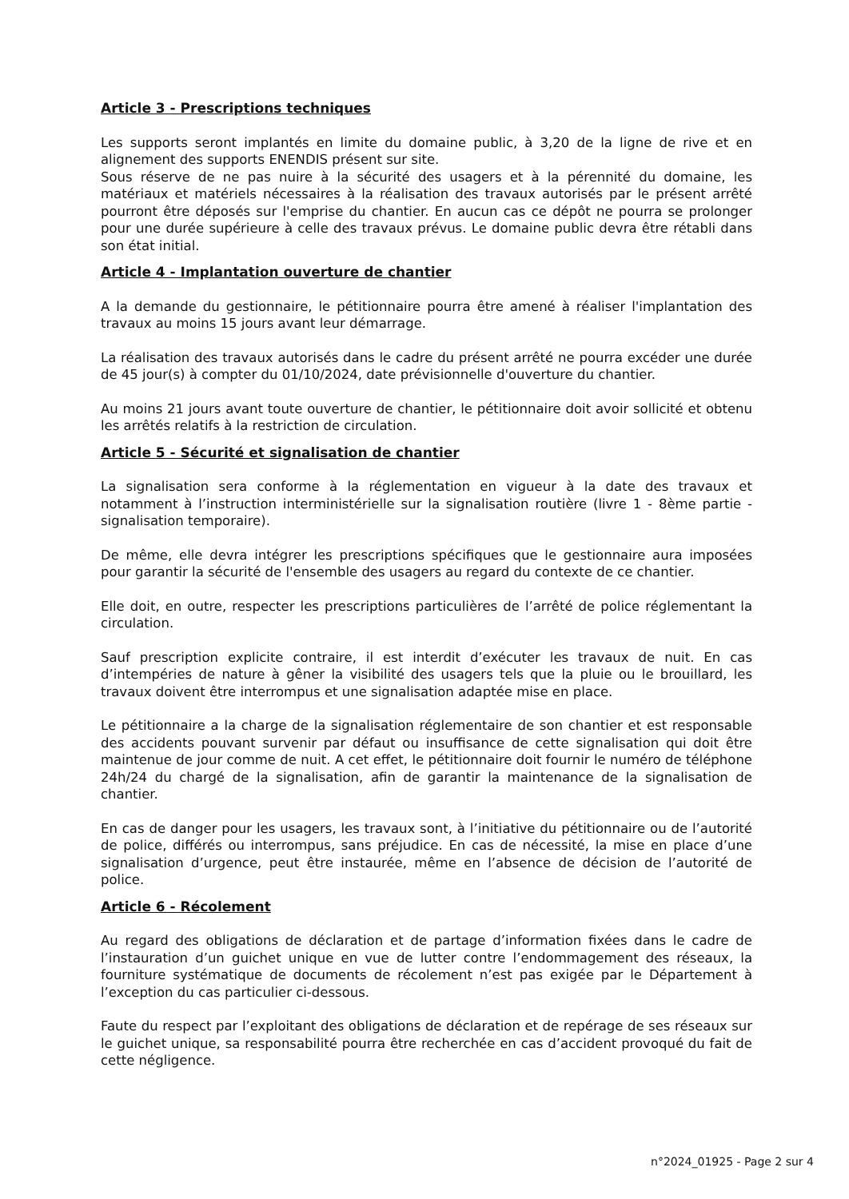Article 3 - Prescriptions techniques
Les supports seront implantés en limite du domaine public, à 3,20 de la ligne de rive et en alignement des supports ENENDIS présent sur site.
Sous réserve de ne pas nuire à la sécurité des usagers et à la pérennité du domaine, les matériaux et matériels nécessaires à la réalisation des travaux autorisés par le présent arrêté pourront être déposés sur l'emprise du chantier. En aucun cas ce dépôt ne pourra se prolonger pour une durée supérieure à celle des travaux prévus. Le domaine public devra être rétabli dans son état initial.
Article 4 - Implantation ouverture de chantier
A la demande du gestionnaire, le pétitionnaire pourra être amené à réaliser l'implantation des travaux au moins 15 jours avant leur démarrage.
La réalisation des travaux autorisés dans le cadre du présent arrêté ne pourra excéder une durée de 45 jour(s) à compter du 01/10/2024, date prévisionnelle d'ouverture du chantier.
Au moins 21 jours avant toute ouverture de chantier, le pétitionnaire doit avoir sollicité et obtenu les arrêtés relatifs à la restriction de circulation.
Article 5 - Sécurité et signalisation de chantier
La signalisation sera conforme à la réglementation en vigueur à la date des travaux et notamment à l’instruction interministérielle sur la signalisation routière (livre 1 - 8ème partie - signalisation temporaire).
De même, elle devra intégrer les prescriptions spécifiques que le gestionnaire aura imposées pour garantir la sécurité de l'ensemble des usagers au regard du contexte de ce chantier.
Elle doit, en outre, respecter les prescriptions particulières de l’arrêté de police réglementant la circulation.
Sauf prescription explicite contraire, il est interdit d’exécuter les travaux de nuit. En cas d’intempéries de nature à gêner la visibilité des usagers tels que la pluie ou le brouillard, les travaux doivent être interrompus et une signalisation adaptée mise en place.
Le pétitionnaire a la charge de la signalisation réglementaire de son chantier et est responsable des accidents pouvant survenir par défaut ou insuffisance de cette signalisation qui doit être maintenue de jour comme de nuit. A cet effet, le pétitionnaire doit fournir le numéro de téléphone 24h/24 du chargé de la signalisation, afin de garantir la maintenance de la signalisation de chantier.
En cas de danger pour les usagers, les travaux sont, à l’initiative du pétitionnaire ou de l’autorité de police, différés ou interrompus, sans préjudice. En cas de nécessité, la mise en place d’une signalisation d’urgence, peut être instaurée, même en l’absence de décision de l’autorité de police.
Article 6 - Récolement
Au regard des obligations de déclaration et de partage d’information fixées dans le cadre de l’instauration d’un guichet unique en vue de lutter contre l’endommagement des réseaux, la fourniture systématique de documents de récolement n’est pas exigée par le Département à l’exception du cas particulier ci-dessous.
Faute du respect par l’exploitant des obligations de déclaration et de repérage de ses réseaux sur le guichet unique, sa responsabilité pourra être recherchée en cas d’accident provoqué du fait de cette négligence.
n°2024_01925 - Page 2 sur 4